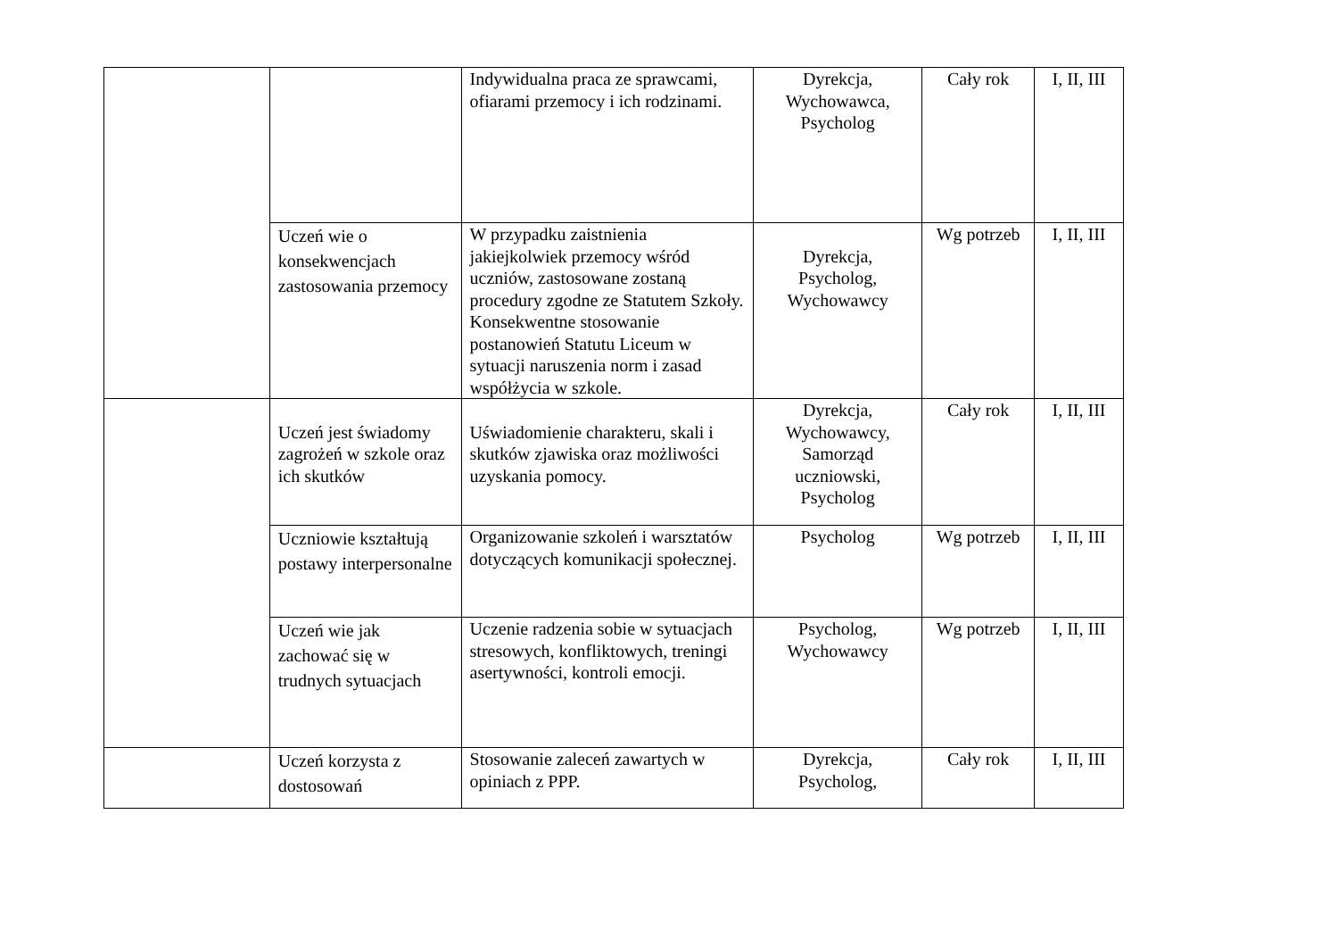| | | Indywidualna praca ze sprawcami, ofiarami przemocy i ich rodzinami. | Dyrekcja, Wychowawca, Psycholog | Cały rok | I, II, III |
| | Uczeń wie o konsekwencjach zastosowania przemocy | W przypadku zaistnienia jakiejkolwiek przemocy wśród uczniów, zastosowane zostaną procedury zgodne ze Statutem Szkoły. Konsekwentne stosowanie postanowień Statutu Liceum w sytuacji naruszenia norm i zasad współżycia w szkole. | Dyrekcja, Psycholog, Wychowawcy | Wg potrzeb | I, II, III |
| | Uczeń jest świadomy zagrożeń w szkole oraz ich skutków | Uświadomienie charakteru, skali i skutków zjawiska oraz możliwości uzyskania pomocy. | Dyrekcja, Wychowawcy, Samorząd uczniowski, Psycholog | Cały rok | I, II, III |
| | Uczniowie kształtują postawy interpersonalne | Organizowanie szkoleń i warsztatów dotyczących komunikacji społecznej. | Psycholog | Wg potrzeb | I, II, III |
| | Uczeń wie jak zachować się w trudnych sytuacjach | Uczenie radzenia sobie w sytuacjach stresowych, konfliktowych, treningi asertywności, kontroli emocji. | Psycholog, Wychowawcy | Wg potrzeb | I, II, III |
| | Uczeń korzysta z dostosowań | Stosowanie zaleceń zawartych w opiniach z PPP. | Dyrekcja, Psycholog, | Cały rok | I, II, III |